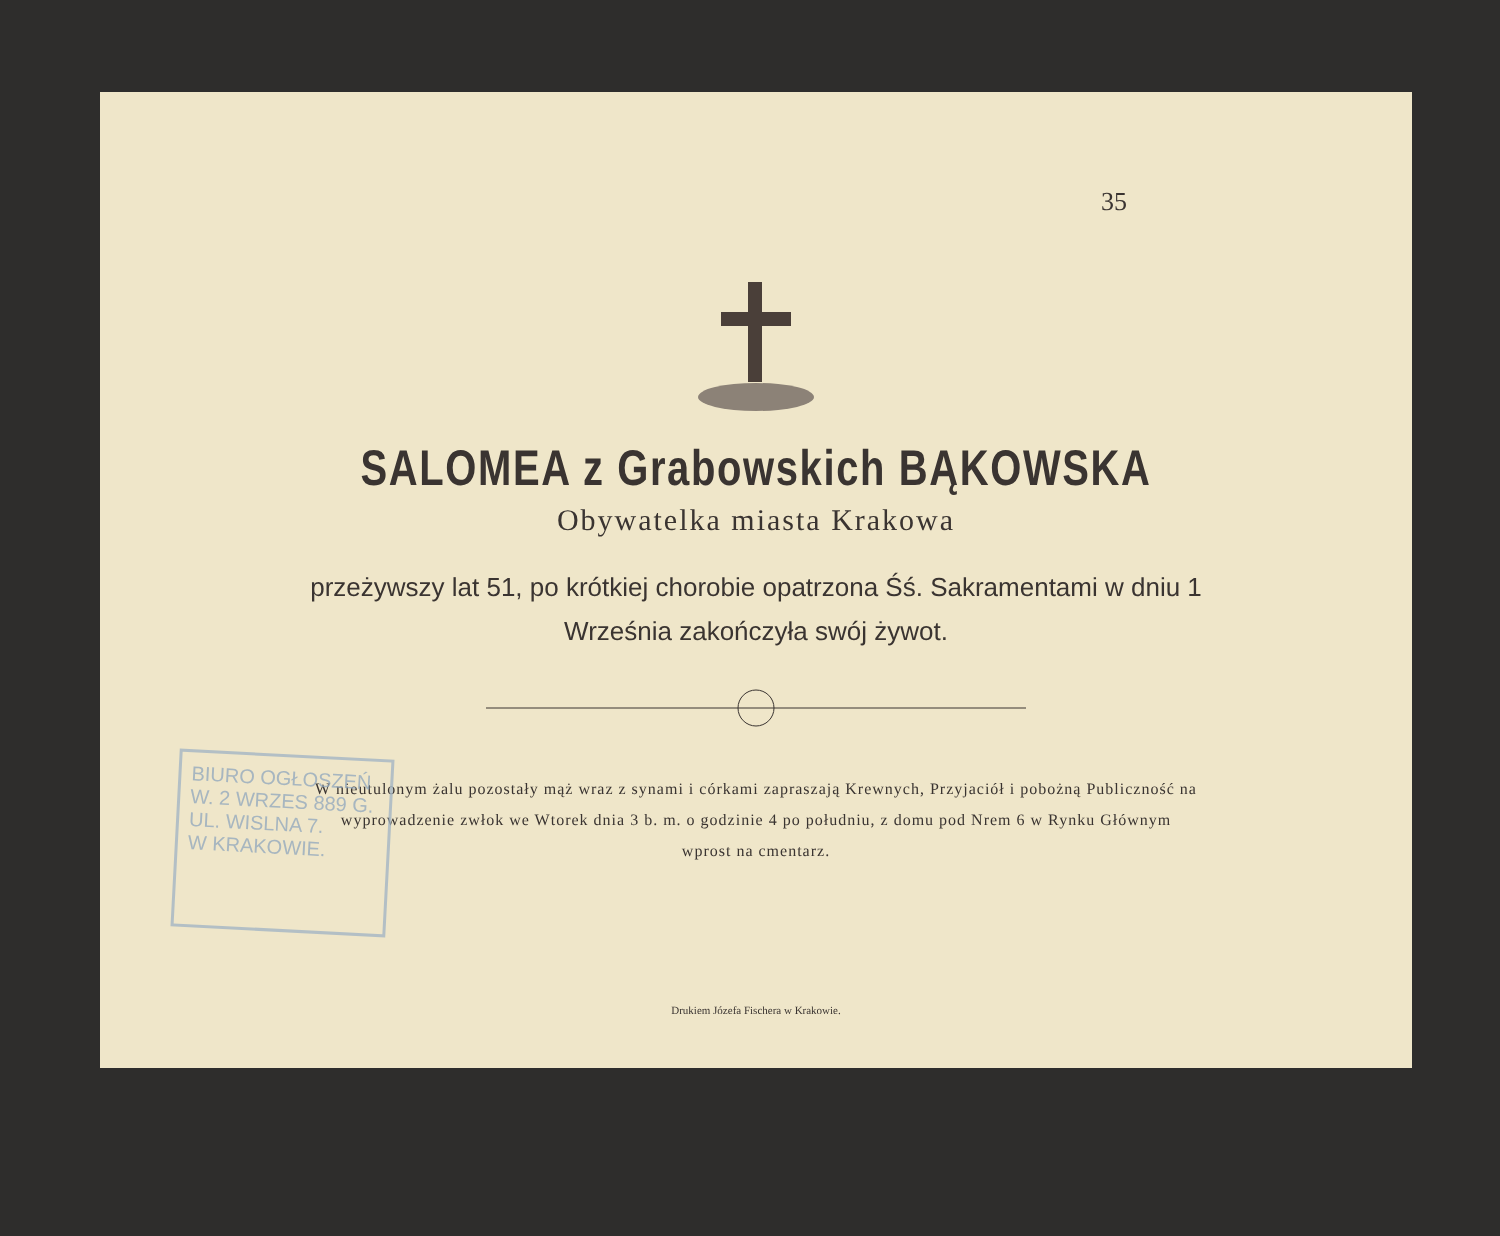35
SALOMEA z Grabowskich BĄKOWSKA
Obywatelka miasta Krakowa
przeżywszy lat 51, po krótkiej chorobie opatrzona Śś. Sakramentami w dniu 1 Września zakończyła swój żywot.
W nieutulonym żalu pozostały mąż wraz z synami i córkami zapraszają Krewnych, Przyjaciół i pobożną Publiczność na wyprowadzenie zwłok we Wtorek dnia 3 b. m. o godzinie 4 po południu, z domu pod Nrem 6 w Rynku Głównym wprost na cmentarz.
BIURO OGŁOSZEŃ
W. 2 WRZES 889 G.
UL. WISLNA 7.
W KRAKOWIE.
Drukiem Józefa Fischera w Krakowie.